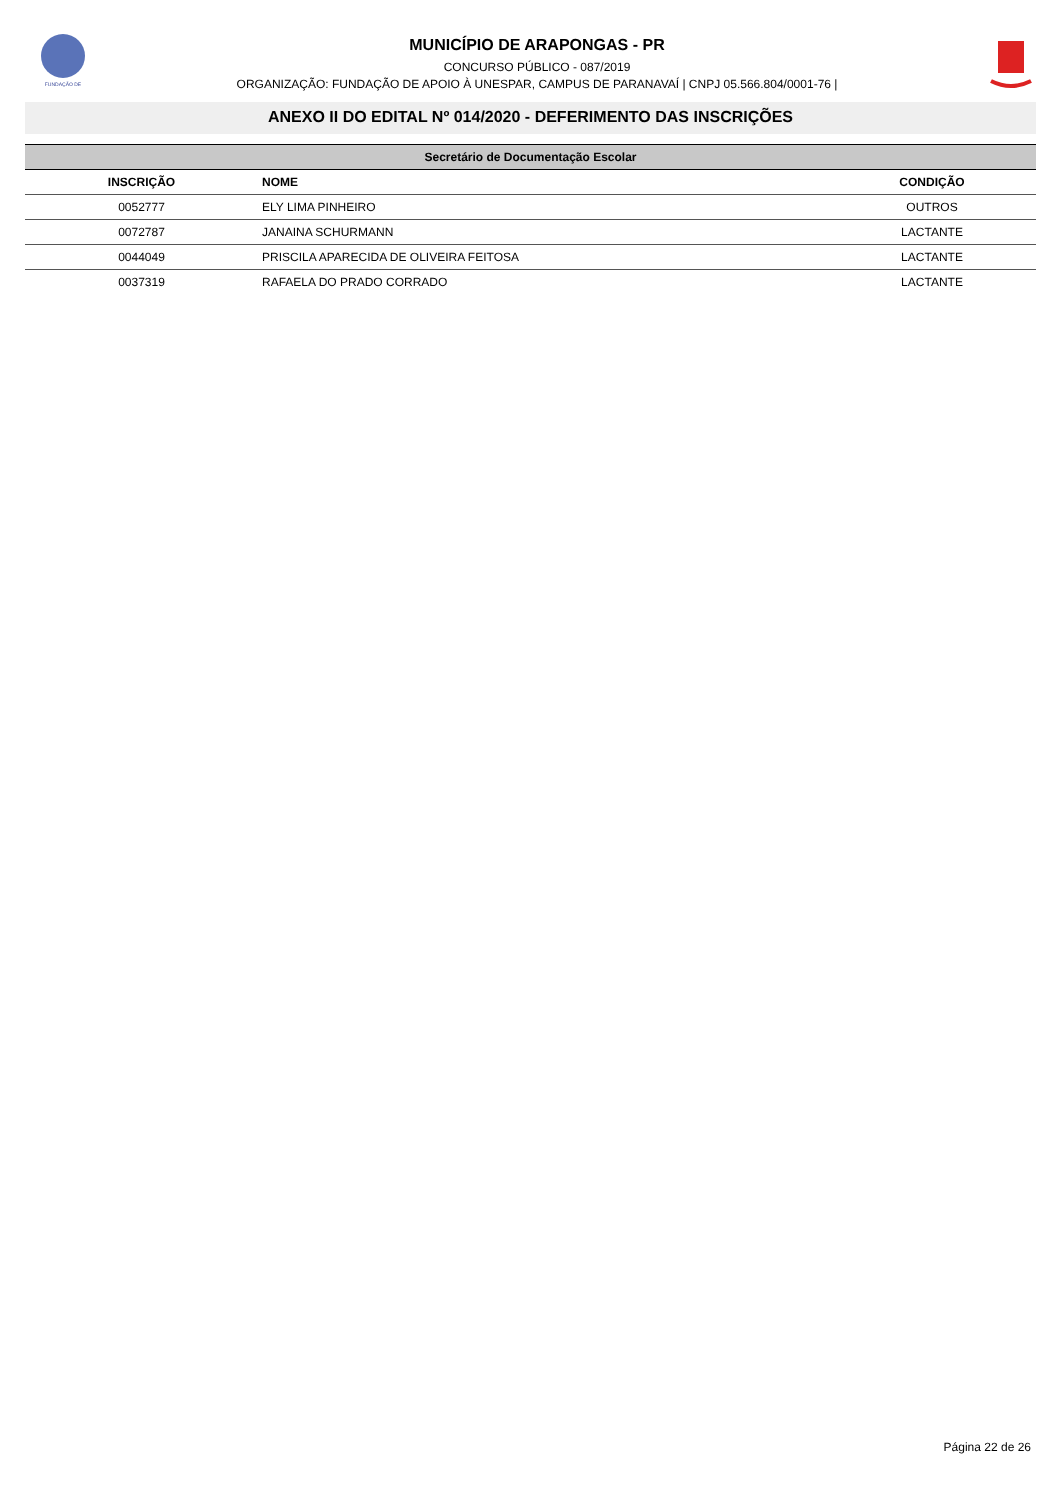FUNDAÇÃO DE
MUNICÍPIO DE ARAPONGAS - PR
CONCURSO PÚBLICO - 087/2019
ORGANIZAÇÃO: FUNDAÇÃO DE APOIO À UNESPAR, CAMPUS DE PARANAVAÍ | CNPJ 05.566.804/0001-76 |
ANEXO II DO EDITAL Nº 014/2020 - DEFERIMENTO DAS INSCRIÇÕES
| Secretário de Documentação Escolar | | |
| --- | --- | --- |
| INSCRIÇÃO | NOME | CONDIÇÃO |
| 0052777 | ELY LIMA PINHEIRO | OUTROS |
| 0072787 | JANAINA SCHURMANN | LACTANTE |
| 0044049 | PRISCILA APARECIDA DE OLIVEIRA FEITOSA | LACTANTE |
| 0037319 | RAFAELA DO PRADO CORRADO | LACTANTE |
Página 22 de 26